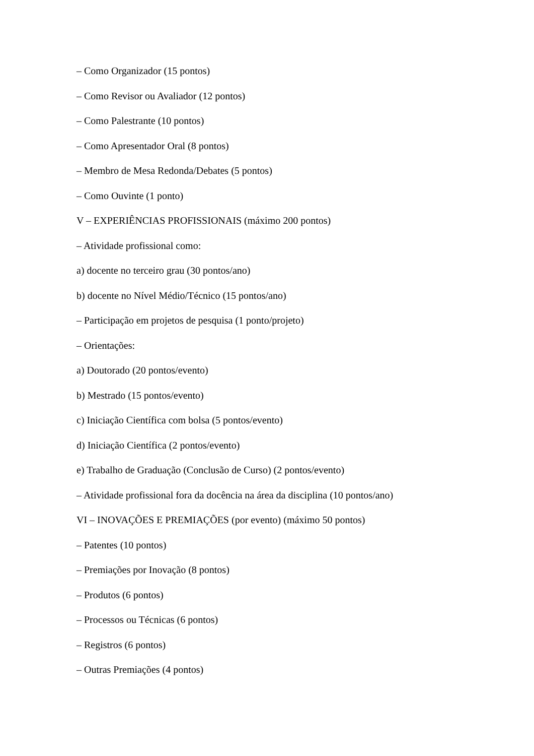– Como Organizador (15 pontos)
– Como Revisor ou Avaliador (12 pontos)
– Como Palestrante (10 pontos)
– Como Apresentador Oral (8 pontos)
– Membro de Mesa Redonda/Debates (5 pontos)
– Como Ouvinte (1 ponto)
V – EXPERIÊNCIAS PROFISSIONAIS (máximo 200 pontos)
– Atividade profissional como:
a) docente no terceiro grau (30 pontos/ano)
b) docente no Nível Médio/Técnico (15 pontos/ano)
– Participação em projetos de pesquisa (1 ponto/projeto)
– Orientações:
a) Doutorado (20 pontos/evento)
b) Mestrado (15 pontos/evento)
c) Iniciação Científica com bolsa (5 pontos/evento)
d) Iniciação Científica (2 pontos/evento)
e) Trabalho de Graduação (Conclusão de Curso) (2 pontos/evento)
– Atividade profissional fora da docência na área da disciplina (10 pontos/ano)
VI – INOVAÇÕES E PREMIAÇÕES (por evento) (máximo 50 pontos)
– Patentes (10 pontos)
– Premiações por Inovação (8 pontos)
– Produtos (6 pontos)
– Processos ou Técnicas (6 pontos)
– Registros (6 pontos)
– Outras Premiações (4 pontos)